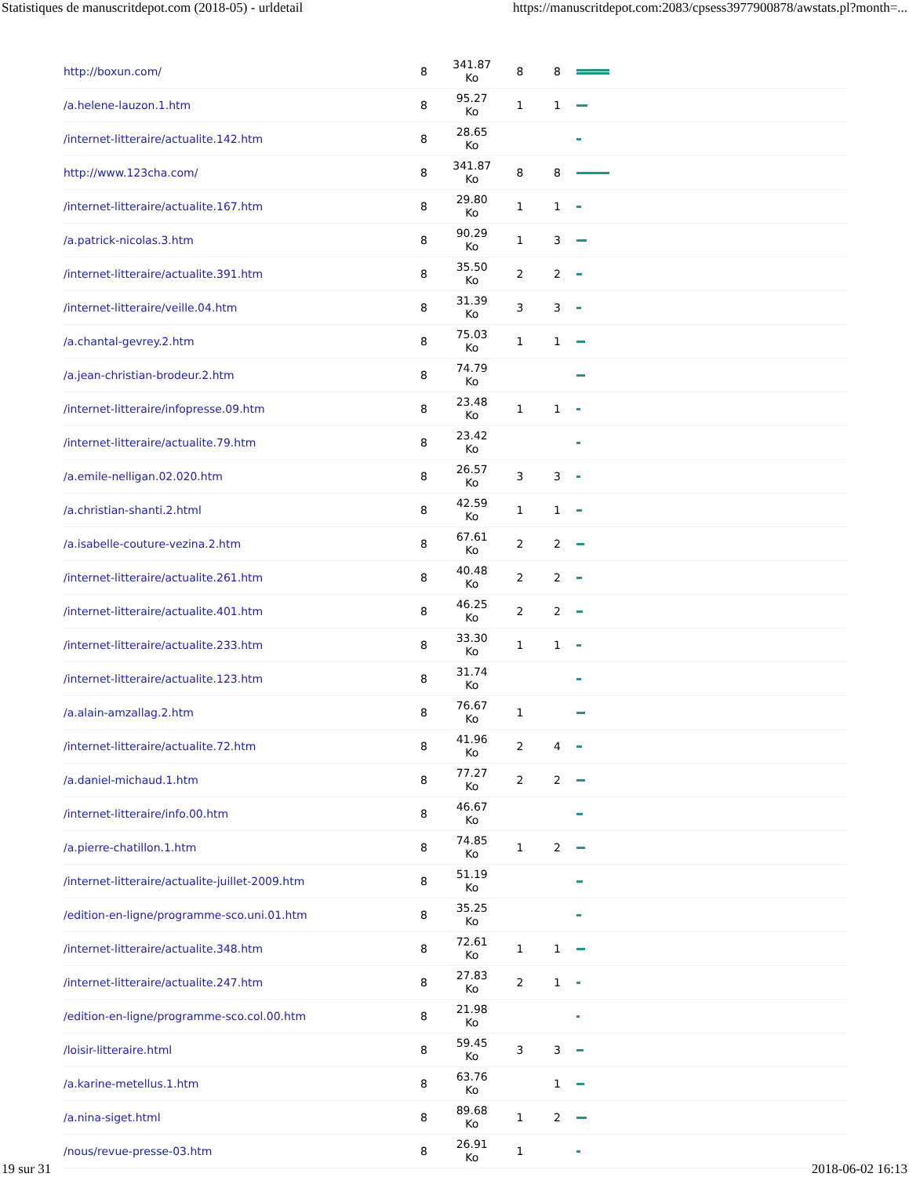Statistiques de manuscritdepot.com (2018-05) - urldetail https://manuscritdepot.com:2083/cpsess3977900878/awstats.pl?month=...
| http://boxun.com/ | 8 | 341.87 Ko | 8 | 8 | |
| /a.helene-lauzon.1.htm | 8 | 95.27 Ko | 1 | 1 | |
| /internet-litteraire/actualite.142.htm | 8 | 28.65 Ko | | | |
| http://www.123cha.com/ | 8 | 341.87 Ko | 8 | 8 | |
| /internet-litteraire/actualite.167.htm | 8 | 29.80 Ko | 1 | 1 | |
| /a.patrick-nicolas.3.htm | 8 | 90.29 Ko | 1 | 3 | |
| /internet-litteraire/actualite.391.htm | 8 | 35.50 Ko | 2 | 2 | |
| /internet-litteraire/veille.04.htm | 8 | 31.39 Ko | 3 | 3 | |
| /a.chantal-gevrey.2.htm | 8 | 75.03 Ko | 1 | 1 | |
| /a.jean-christian-brodeur.2.htm | 8 | 74.79 Ko | | | |
| /internet-litteraire/infopresse.09.htm | 8 | 23.48 Ko | 1 | 1 | |
| /internet-litteraire/actualite.79.htm | 8 | 23.42 Ko | | | |
| /a.emile-nelligan.02.020.htm | 8 | 26.57 Ko | 3 | 3 | |
| /a.christian-shanti.2.html | 8 | 42.59 Ko | 1 | 1 | |
| /a.isabelle-couture-vezina.2.htm | 8 | 67.61 Ko | 2 | 2 | |
| /internet-litteraire/actualite.261.htm | 8 | 40.48 Ko | 2 | 2 | |
| /internet-litteraire/actualite.401.htm | 8 | 46.25 Ko | 2 | 2 | |
| /internet-litteraire/actualite.233.htm | 8 | 33.30 Ko | 1 | 1 | |
| /internet-litteraire/actualite.123.htm | 8 | 31.74 Ko | | | |
| /a.alain-amzallag.2.htm | 8 | 76.67 Ko | 1 | | |
| /internet-litteraire/actualite.72.htm | 8 | 41.96 Ko | 2 | 4 | |
| /a.daniel-michaud.1.htm | 8 | 77.27 Ko | 2 | 2 | |
| /internet-litteraire/info.00.htm | 8 | 46.67 Ko | | | |
| /a.pierre-chatillon.1.htm | 8 | 74.85 Ko | 1 | 2 | |
| /internet-litteraire/actualite-juillet-2009.htm | 8 | 51.19 Ko | | | |
| /edition-en-ligne/programme-sco.uni.01.htm | 8 | 35.25 Ko | | | |
| /internet-litteraire/actualite.348.htm | 8 | 72.61 Ko | 1 | 1 | |
| /internet-litteraire/actualite.247.htm | 8 | 27.83 Ko | 2 | 1 | |
| /edition-en-ligne/programme-sco.col.00.htm | 8 | 21.98 Ko | | | |
| /loisir-litteraire.html | 8 | 59.45 Ko | 3 | 3 | |
| /a.karine-metellus.1.htm | 8 | 63.76 Ko | | 1 | |
| /a.nina-siget.html | 8 | 89.68 Ko | 1 | 2 | |
| /nous/revue-presse-03.htm | 8 | 26.91 Ko | 1 | | |
19 sur 31 2018-06-02 16:13